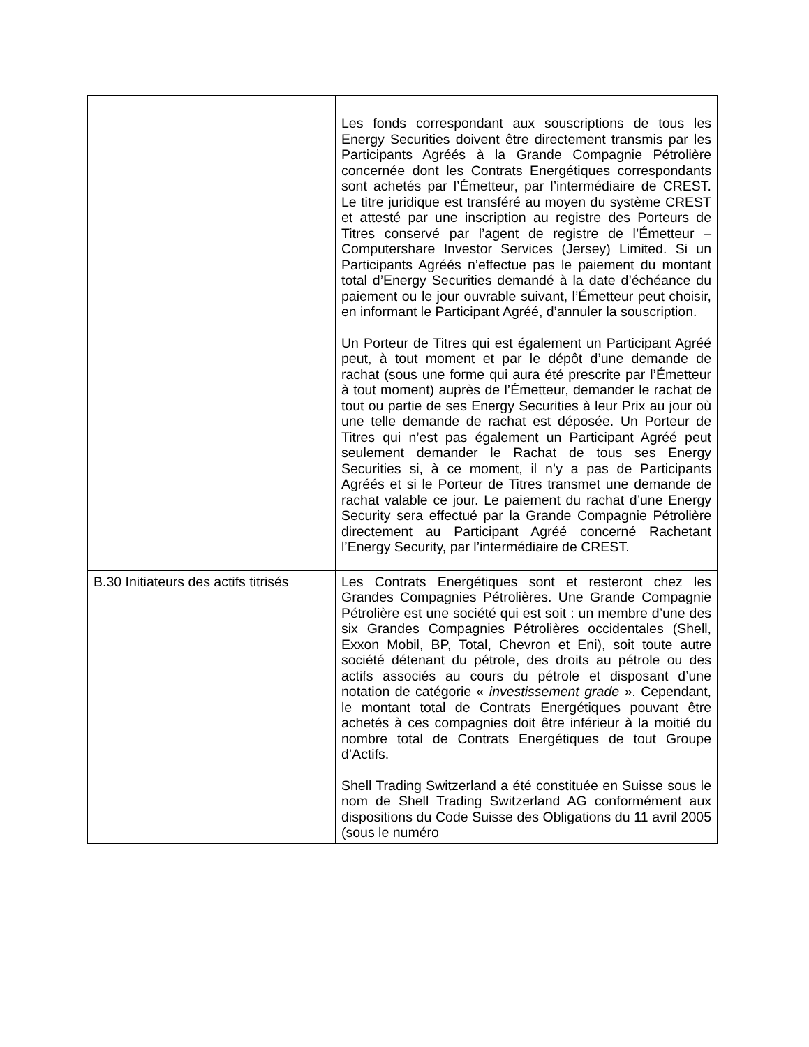| | Les fonds correspondant aux souscriptions de tous les Energy Securities doivent être directement transmis par les Participants Agréés à la Grande Compagnie Pétrolière concernée dont les Contrats Energétiques correspondants sont achetés par l’Émetteur, par l’intermédiaire de CREST. Le titre juridique est transféré au moyen du système CREST et attesté par une inscription au registre des Porteurs de Titres conservé par l’agent de registre de l’Émetteur – Computershare Investor Services (Jersey) Limited. Si un Participants Agréés n’effectue pas le paiement du montant total d’Energy Securities demandé à la date d’échéance du paiement ou le jour ouvrable suivant, l’Émetteur peut choisir, en informant le Participant Agréé, d’annuler la souscription. Un Porteur de Titres qui est également un Participant Agréé peut, à tout moment et par le dépôt d’une demande de rachat (sous une forme qui aura été prescrite par l’Émetteur à tout moment) auprès de l’Émetteur, demander le rachat de tout ou partie de ses Energy Securities à leur Prix au jour où une telle demande de rachat est déposée. Un Porteur de Titres qui n’est pas également un Participant Agréé peut seulement demander le Rachat de tous ses Energy Securities si, à ce moment, il n’y a pas de Participants Agréés et si le Porteur de Titres transmet une demande de rachat valable ce jour. Le paiement du rachat d’une Energy Security sera effectué par la Grande Compagnie Pétrolière directement au Participant Agréé concerné Rachetant l’Energy Security, par l’intermédiaire de CREST. |
| B.30 Initiateurs des actifs titrisés | Les Contrats Energétiques sont et resteront chez les Grandes Compagnies Pétrolières. Une Grande Compagnie Pétrolière est une société qui est soit : un membre d’une des six Grandes Compagnies Pétrolières occidentales (Shell, Exxon Mobil, BP, Total, Chevron et Eni), soit toute autre société détenant du pétrole, des droits au pétrole ou des actifs associés au cours du pétrole et disposant d’une notation de catégorie « investissement grade ». Cependant, le montant total de Contrats Energétiques pouvant être achetés à ces compagnies doit être inférieur à la moitié du nombre total de Contrats Energétiques de tout Groupe d’Actifs. Shell Trading Switzerland a été constituée en Suisse sous le nom de Shell Trading Switzerland AG conformément aux dispositions du Code Suisse des Obligations du 11 avril 2005 (sous le numéro |